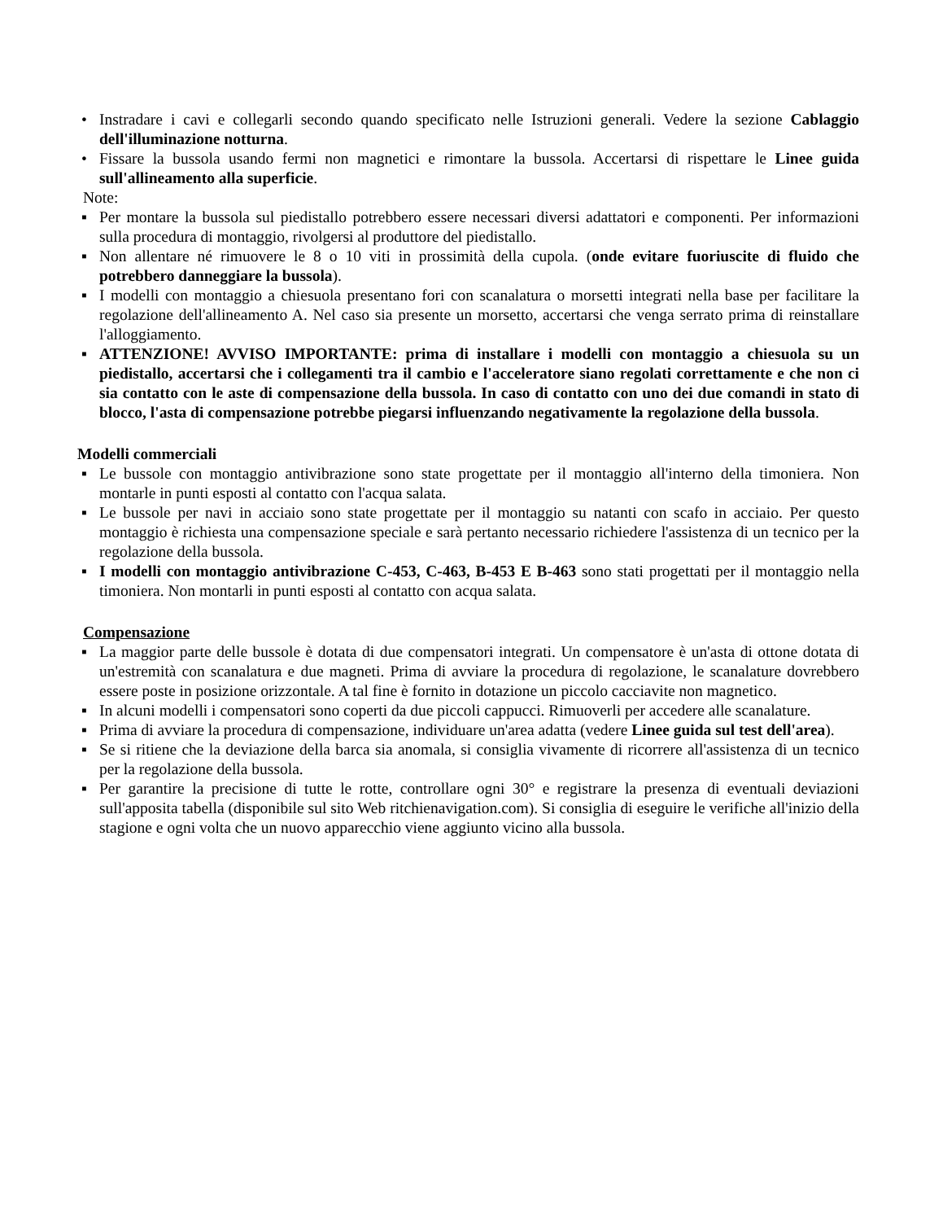• Instradare i cavi e collegarli secondo quando specificato nelle Istruzioni generali. Vedere la sezione Cablaggio dell'illuminazione notturna.
• Fissare la bussola usando fermi non magnetici e rimontare la bussola. Accertarsi di rispettare le Linee guida sull'allineamento alla superficie.
Note:
▪ Per montare la bussola sul piedistallo potrebbero essere necessari diversi adattatori e componenti. Per informazioni sulla procedura di montaggio, rivolgersi al produttore del piedistallo.
▪ Non allentare né rimuovere le 8 o 10 viti in prossimità della cupola. (onde evitare fuoriuscite di fluido che potrebbero danneggiare la bussola).
▪ I modelli con montaggio a chiesuola presentano fori con scanalatura o morsetti integrati nella base per facilitare la regolazione dell'allineamento A. Nel caso sia presente un morsetto, accertarsi che venga serrato prima di reinstallare l'alloggiamento.
▪ ATTENZIONE! AVVISO IMPORTANTE: prima di installare i modelli con montaggio a chiesuola su un piedistallo, accertarsi che i collegamenti tra il cambio e l'acceleratore siano regolati correttamente e che non ci sia contatto con le aste di compensazione della bussola. In caso di contatto con uno dei due comandi in stato di blocco, l'asta di compensazione potrebbe piegarsi influenzando negativamente la regolazione della bussola.
Modelli commerciali
▪ Le bussole con montaggio antivibrazione sono state progettate per il montaggio all'interno della timoniera. Non montarle in punti esposti al contatto con l'acqua salata.
▪ Le bussole per navi in acciaio sono state progettate per il montaggio su natanti con scafo in acciaio. Per questo montaggio è richiesta una compensazione speciale e sarà pertanto necessario richiedere l'assistenza di un tecnico per la regolazione della bussola.
▪ I modelli con montaggio antivibrazione C-453, C-463, B-453 E B-463 sono stati progettati per il montaggio nella timoniera. Non montarli in punti esposti al contatto con acqua salata.
Compensazione
▪ La maggior parte delle bussole è dotata di due compensatori integrati. Un compensatore è un'asta di ottone dotata di un'estremità con scanalatura e due magneti. Prima di avviare la procedura di regolazione, le scanalature dovrebbero essere poste in posizione orizzontale. A tal fine è fornito in dotazione un piccolo cacciavite non magnetico.
▪ In alcuni modelli i compensatori sono coperti da due piccoli cappucci. Rimuoverli per accedere alle scanalature.
▪ Prima di avviare la procedura di compensazione, individuare un'area adatta (vedere Linee guida sul test dell'area).
▪ Se si ritiene che la deviazione della barca sia anomala, si consiglia vivamente di ricorrere all'assistenza di un tecnico per la regolazione della bussola.
▪ Per garantire la precisione di tutte le rotte, controllare ogni 30° e registrare la presenza di eventuali deviazioni sull'apposita tabella (disponibile sul sito Web ritchienavigation.com). Si consiglia di eseguire le verifiche all'inizio della stagione e ogni volta che un nuovo apparecchio viene aggiunto vicino alla bussola.